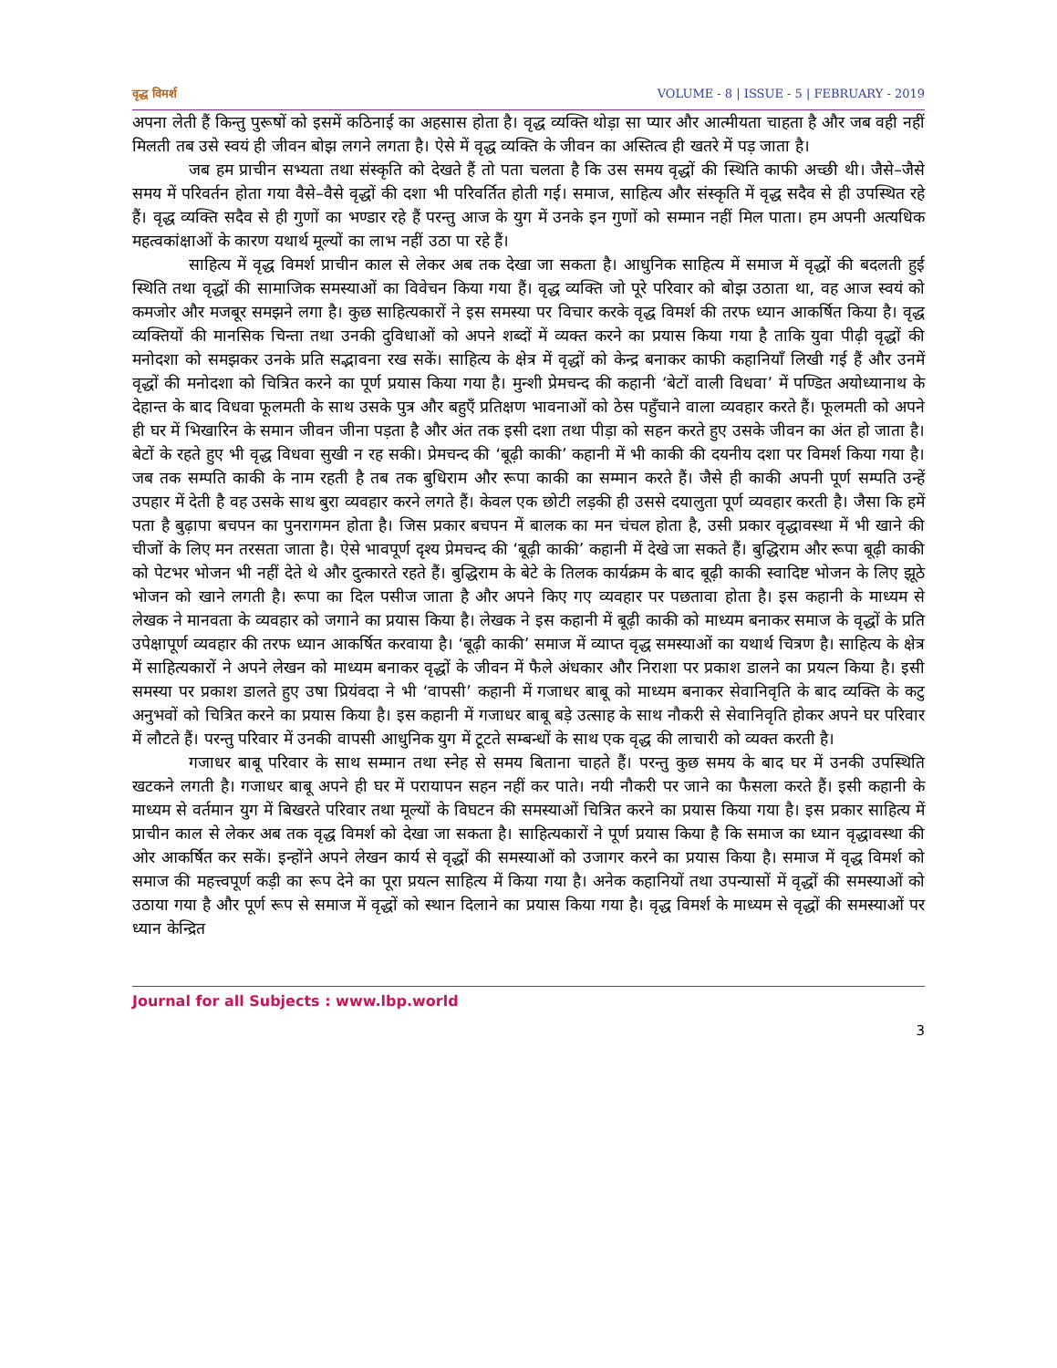वृद्ध विमर्श VOLUME - 8 | ISSUE - 5 | FEBRUARY - 2019
अपना लेती हैं किन्तु पुरूषों को इसमें कठिनाई का अहसास होता है। वृद्ध व्यक्ति थोड़ा सा प्यार और आत्मीयता चाहता है और जब वही नहीं मिलती तब उसे स्वयं ही जीवन बोझ लगने लगता है। ऐसे में वृद्ध व्यक्ति के जीवन का अस्तित्व ही खतरे में पड़ जाता है।
जब हम प्राचीन सभ्यता तथा संस्कृति को देखते हैं तो पता चलता है कि उस समय वृद्धों की स्थिति काफी अच्छी थी। जैसे–जैसे समय में परिवर्तन होता गया वैसे–वैसे वृद्धों की दशा भी परिवर्तित होती गई। समाज, साहित्य और संस्कृति में वृद्ध सदैव से ही उपस्थित रहे हैं। वृद्ध व्यक्ति सदैव से ही गुणों का भण्डार रहे हैं परन्तु आज के युग में उनके इन गुणों को सम्मान नहीं मिल पाता। हम अपनी अत्यधिक महत्वकांक्षाओं के कारण यथार्थ मूल्यों का लाभ नहीं उठा पा रहे हैं।
साहित्य में वृद्ध विमर्श प्राचीन काल से लेकर अब तक देखा जा सकता है। आधुनिक साहित्य में समाज में वृद्धों की बदलती हुई स्थिति तथा वृद्धों की सामाजिक समस्याओं का विवेचन किया गया हैं। वृद्ध व्यक्ति जो पूरे परिवार को बोझ उठाता था, वह आज स्वयं को कमजोर और मजबूर समझने लगा है। कुछ साहित्यकारों ने इस समस्या पर विचार करके वृद्ध विमर्श की तरफ ध्यान आकर्षित किया है। वृद्ध व्यक्तियों की मानसिक चिन्ता तथा उनकी दुविधाओं को अपने शब्दों में व्यक्त करने का प्रयास किया गया है ताकि युवा पीढ़ी वृद्धों की मनोदशा को समझकर उनके प्रति सद्भावना रख सकें। साहित्य के क्षेत्र में वृद्धों को केन्द्र बनाकर काफी कहानियाँ लिखी गई हैं और उनमें वृद्धों की मनोदशा को चित्रित करने का पूर्ण प्रयास किया गया है। मुन्शी प्रेमचन्द की कहानी ‘बेटों वाली विधवा’ में पण्डित अयोध्यानाथ के देहान्त के बाद विधवा फूलमती के साथ उसके पुत्र और बहुएँ प्रतिक्षण भावनाओं को ठेस पहुँचाने वाला व्यवहार करते हैं। फूलमती को अपने ही घर में भिखारिन के समान जीवन जीना पड़ता है और अंत तक इसी दशा तथा पीड़ा को सहन करते हुए उसके जीवन का अंत हो जाता है। बेटों के रहते हुए भी वृद्ध विधवा सुखी न रह सकी। प्रेमचन्द की ‘बूढ़ी काकी’ कहानी में भी काकी की दयनीय दशा पर विमर्श किया गया है। जब तक सम्पति काकी के नाम रहती है तब तक बुधिराम और रूपा काकी का सम्मान करते हैं। जैसे ही काकी अपनी पूर्ण सम्पति उन्हें उपहार में देती है वह उसके साथ बुरा व्यवहार करने लगते हैं। केवल एक छोटी लड़की ही उससे दयालुता पूर्ण व्यवहार करती है। जैसा कि हमें पता है बुढ़ापा बचपन का पुनरागमन होता है। जिस प्रकार बचपन में बालक का मन चंचल होता है, उसी प्रकार वृद्धावस्था में भी खाने की चीजों के लिए मन तरसता जाता है। ऐसे भावपूर्ण दृश्य प्रेमचन्द की ‘बूढ़ी काकी’ कहानी में देखे जा सकते हैं। बुद्धिराम और रूपा बूढ़ी काकी को पेटभर भोजन भी नहीं देते थे और दुत्कारते रहते हैं। बुद्धिराम के बेटे के तिलक कार्यक्रम के बाद बूढ़ी काकी स्वादिष्ट भोजन के लिए झूठे भोजन को खाने लगती है। रूपा का दिल पसीज जाता है और अपने किए गए व्यवहार पर पछतावा होता है। इस कहानी के माध्यम से लेखक ने मानवता के व्यवहार को जगाने का प्रयास किया है। लेखक ने इस कहानी में बूढ़ी काकी को माध्यम बनाकर समाज के वृद्धों के प्रति उपेक्षापूर्ण व्यवहार की तरफ ध्यान आकर्षित करवाया है। ‘बूढ़ी काकी’ समाज में व्याप्त वृद्ध समस्याओं का यथार्थ चित्रण है। साहित्य के क्षेत्र में साहित्यकारों ने अपने लेखन को माध्यम बनाकर वृद्धों के जीवन में फैले अंधकार और निराशा पर प्रकाश डालने का प्रयत्न किया है। इसी समस्या पर प्रकाश डालते हुए उषा प्रियंवदा ने भी ‘वापसी’ कहानी में गजाधर बाबू को माध्यम बनाकर सेवानिवृति के बाद व्यक्ति के कटु अनुभवों को चित्रित करने का प्रयास किया है। इस कहानी में गजाधर बाबू बड़े उत्साह के साथ नौकरी से सेवानिवृति होकर अपने घर परिवार में लौटते हैं। परन्तु परिवार में उनकी वापसी आधुनिक युग में टूटते सम्बन्धों के साथ एक वृद्ध की लाचारी को व्यक्त करती है।
गजाधर बाबू परिवार के साथ सम्मान तथा स्नेह से समय बिताना चाहते हैं। परन्तु कुछ समय के बाद घर में उनकी उपस्थिति खटकने लगती है। गजाधर बाबू अपने ही घर में परायापन सहन नहीं कर पाते। नयी नौकरी पर जाने का फैसला करते हैं। इसी कहानी के माध्यम से वर्तमान युग में बिखरते परिवार तथा मूल्यों के विघटन की समस्याओं चित्रित करने का प्रयास किया गया है। इस प्रकार साहित्य में प्राचीन काल से लेकर अब तक वृद्ध विमर्श को देखा जा सकता है। साहित्यकारों ने पूर्ण प्रयास किया है कि समाज का ध्यान वृद्धावस्था की ओर आकर्षित कर सकें। इन्होंने अपने लेखन कार्य से वृद्धों की समस्याओं को उजागर करने का प्रयास किया है। समाज में वृद्ध विमर्श को समाज की महत्त्वपूर्ण कड़ी का रूप देने का पूरा प्रयत्न साहित्य में किया गया है। अनेक कहानियों तथा उपन्यासों में वृद्धों की समस्याओं को उठाया गया है और पूर्ण रूप से समाज में वृद्धों को स्थान दिलाने का प्रयास किया गया है। वृद्ध विमर्श के माध्यम से वृद्धों की समस्याओं पर ध्यान केन्द्रित
Journal for all Subjects : www.lbp.world
3